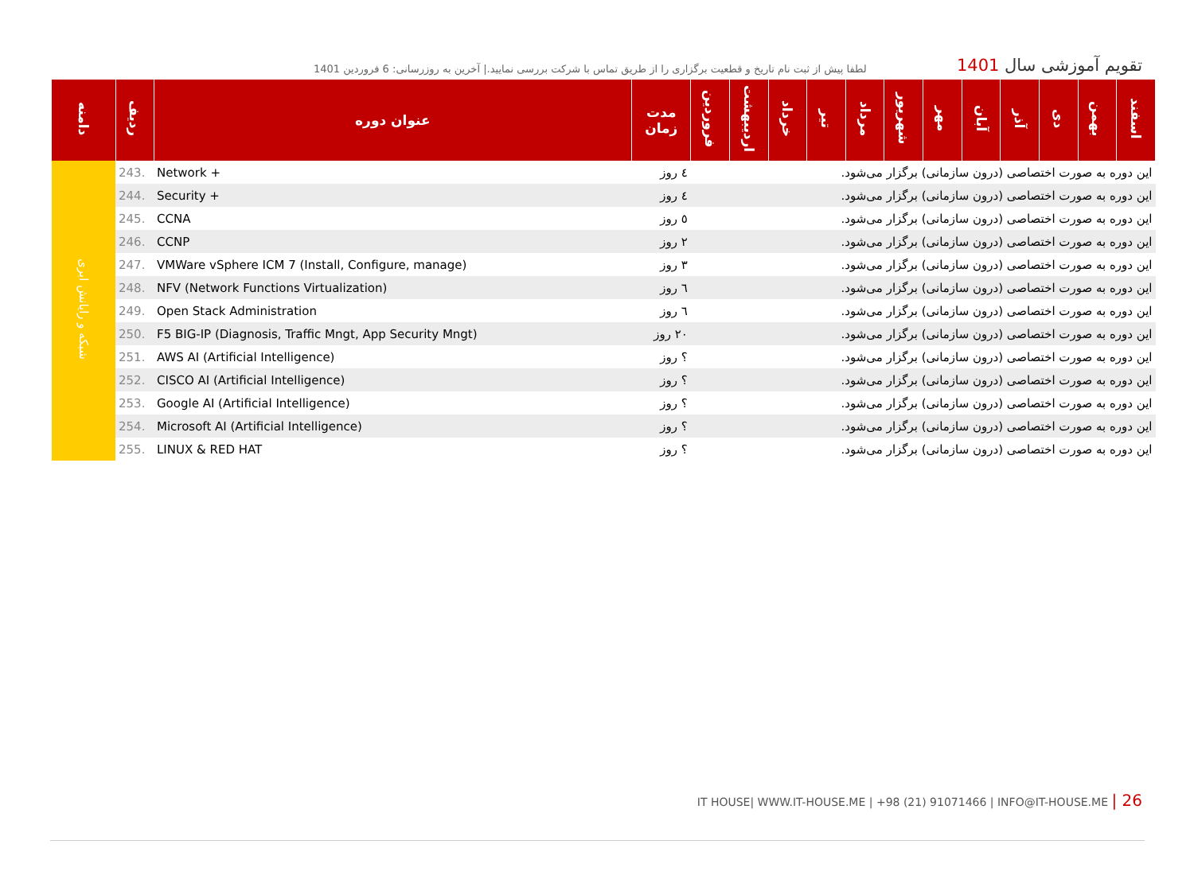لطفا پیش از ثبت نام تاریخ و قطعیت برگزاری را از طریق تماس با شرکت بررسی نمایید.| آخرین به روزرسانی: 6 فروردین 1401
تقویم آموزشی سال 1401
| دامنه | ردیف | عنوان دوره | مدت زمان | فروردین | اردیبهشت | خرداد | تیر | مرداد | شهریور | مهر | آبان | آذر | دی | بهمن | اسفند |
| --- | --- | --- | --- | --- | --- | --- | --- | --- | --- | --- | --- | --- | --- | --- | --- |
| شبکه و رایانش ابری | 243. | Network + | ٤ روز | این دوره به صورت اختصاصی (درون سازمانی) برگزار می‌شود. | | | | | | | | | | | |
| | 244. | Security + | ٤ روز | این دوره به صورت اختصاصی (درون سازمانی) برگزار می‌شود. | | | | | | | | | | | |
| | 245. | CCNA | ٥ روز | این دوره به صورت اختصاصی (درون سازمانی) برگزار می‌شود. | | | | | | | | | | | |
| | 246. | CCNP | ٢ روز | این دوره به صورت اختصاصی (درون سازمانی) برگزار می‌شود. | | | | | | | | | | | |
| | 247. | VMWare vSphere ICM 7 (Install, Configure, manage) | ٣ روز | این دوره به صورت اختصاصی (درون سازمانی) برگزار می‌شود. | | | | | | | | | | | |
| | 248. | NFV (Network Functions Virtualization) | ٦ روز | این دوره به صورت اختصاصی (درون سازمانی) برگزار می‌شود. | | | | | | | | | | | |
| | 249. | Open Stack Administration | ٦ روز | این دوره به صورت اختصاصی (درون سازمانی) برگزار می‌شود. | | | | | | | | | | | |
| | 250. | F5 BIG-IP (Diagnosis, Traffic Mngt, App Security Mngt) | ٢٠ روز | این دوره به صورت اختصاصی (درون سازمانی) برگزار می‌شود. | | | | | | | | | | | |
| | 251. | AWS AI (Artificial Intelligence) | ؟ روز | این دوره به صورت اختصاصی (درون سازمانی) برگزار می‌شود. | | | | | | | | | | | |
| | 252. | CISCO AI (Artificial Intelligence) | ؟ روز | این دوره به صورت اختصاصی (درون سازمانی) برگزار می‌شود. | | | | | | | | | | | |
| | 253. | Google AI (Artificial Intelligence) | ؟ روز | این دوره به صورت اختصاصی (درون سازمانی) برگزار می‌شود. | | | | | | | | | | | |
| | 254. | Microsoft AI (Artificial Intelligence) | ؟ روز | این دوره به صورت اختصاصی (درون سازمانی) برگزار می‌شود. | | | | | | | | | | | |
| | 255. | LINUX & RED HAT | ؟ روز | این دوره به صورت اختصاصی (درون سازمانی) برگزار می‌شود. | | | | | | | | | | | |
IT HOUSE| WWW.IT-HOUSE.ME | +98 (21) 91071466 | INFO@IT-HOUSE.ME | 26